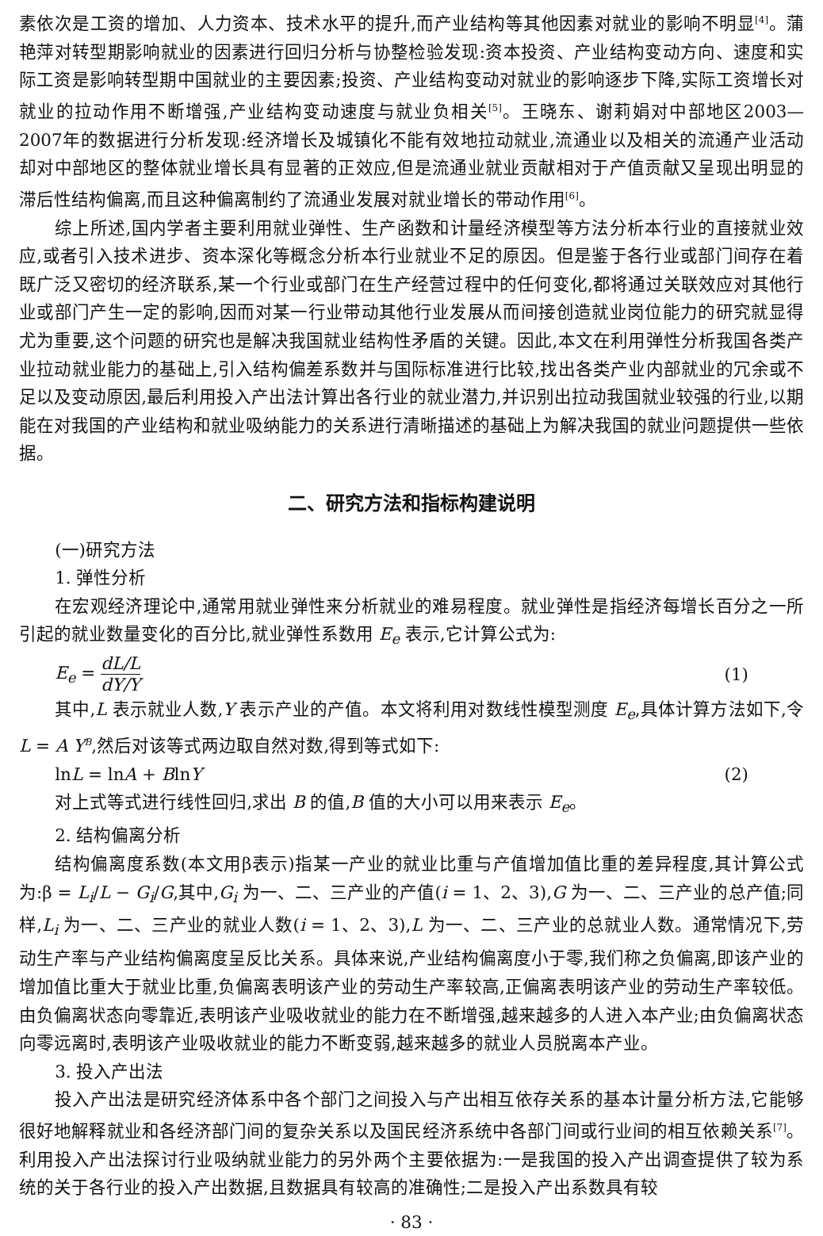素依次是工资的增加、人力资本、技术水平的提升,而产业结构等其他因素对就业的影响不明显<sup>[4]</sup>。蒲艳萍对转型期影响就业的因素进行回归分析与协整检验发现:资本投资、产业结构变动方向、速度和实际工资是影响转型期中国就业的主要因素;投资、产业结构变动对就业的影响逐步下降,实际工资增长对就业的拉动作用不断增强,产业结构变动速度与就业负相关<sup>[5]</sup>。王晓东、谢莉娟对中部地区2003—2007年的数据进行分析发现:经济增长及城镇化不能有效地拉动就业,流通业以及相关的流通产业活动却对中部地区的整体就业增长具有显著的正效应,但是流通业就业贡献相对于产值贡献又呈现出明显的滞后性结构偏离,而且这种偏离制约了流通业发展对就业增长的带动作用<sup>[6]</sup>。
综上所述,国内学者主要利用就业弹性、生产函数和计量经济模型等方法分析本行业的直接就业效应,或者引入技术进步、资本深化等概念分析本行业就业不足的原因。但是鉴于各行业或部门间存在着既广泛又密切的经济联系,某一个行业或部门在生产经营过程中的任何变化,都将通过关联效应对其他行业或部门产生一定的影响,因而对某一行业带动其他行业发展从而间接创造就业岗位能力的研究就显得尤为重要,这个问题的研究也是解决我国就业结构性矛盾的关键。因此,本文在利用弹性分析我国各类产业拉动就业能力的基础上,引入结构偏差系数并与国际标准进行比较,找出各类产业内部就业的冗余或不足以及变动原因,最后利用投入产出法计算出各行业的就业潜力,并识别出拉动我国就业较强的行业,以期能在对我国的产业结构和就业吸纳能力的关系进行清晰描述的基础上为解决我国的就业问题提供一些依据。
二、研究方法和指标构建说明
(一)研究方法
1. 弹性分析
在宏观经济理论中,通常用就业弹性来分析就业的难易程度。就业弹性是指经济每增长百分之一所引起的就业数量变化的百分比,就业弹性系数用 E<sub>e</sub> 表示,它计算公式为:
E<sub>e</sub> = dL/L dY/Y (1)
其中,L 表示就业人数,Y 表示产业的产值。本文将利用对数线性模型测度 E<sub>e</sub>,具体计算方法如下,令 L = A Y<sup>B</sup>,然后对该等式两边取自然对数,得到等式如下:
lnL = lnA + BlnY (2)
对上式等式进行线性回归,求出 B 的值,B 值的大小可以用来表示 E<sub>e</sub>。
2. 结构偏离分析
结构偏离度系数(本文用β表示)指某一产业的就业比重与产值增加值比重的差异程度,其计算公式为:β = L<sub>i</sub>/L − G<sub>i</sub>/G,其中,G<sub>i</sub> 为一、二、三产业的产值(i = 1、2、3),G 为一、二、三产业的总产值;同样,L<sub>i</sub> 为一、二、三产业的就业人数(i = 1、2、3),L 为一、二、三产业的总就业人数。通常情况下,劳动生产率与产业结构偏离度呈反比关系。具体来说,产业结构偏离度小于零,我们称之负偏离,即该产业的增加值比重大于就业比重,负偏离表明该产业的劳动生产率较高,正偏离表明该产业的劳动生产率较低。由负偏离状态向零靠近,表明该产业吸收就业的能力在不断增强,越来越多的人进入本产业;由负偏离状态向零远离时,表明该产业吸收就业的能力不断变弱,越来越多的就业人员脱离本产业。
3. 投入产出法
投入产出法是研究经济体系中各个部门之间投入与产出相互依存关系的基本计量分析方法,它能够很好地解释就业和各经济部门间的复杂关系以及国民经济系统中各部门间或行业间的相互依赖关系<sup>[7]</sup>。利用投入产出法探讨行业吸纳就业能力的另外两个主要依据为:一是我国的投入产出调查提供了较为系统的关于各行业的投入产出数据,且数据具有较高的准确性;二是投入产出系数具有较
· 83 ·